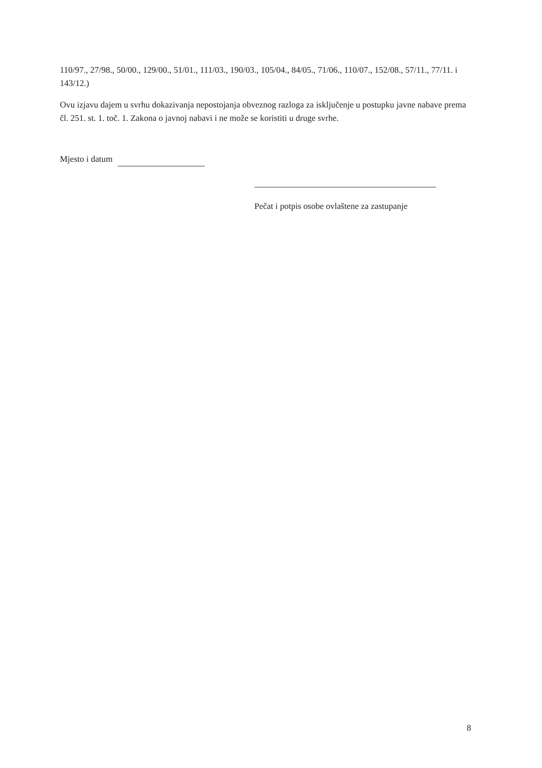110/97., 27/98., 50/00., 129/00., 51/01., 111/03., 190/03., 105/04., 84/05., 71/06., 110/07., 152/08., 57/11., 77/11. i 143/12.)
Ovu izjavu dajem u svrhu dokazivanja nepostojanja obveznog razloga za isključenje u postupku javne nabave prema čl. 251. st. 1. toč. 1. Zakona o javnoj nabavi i ne može se koristiti u druge svrhe.
Mjesto i datum
Pečat i potpis osobe ovlaštene za zastupanje
8